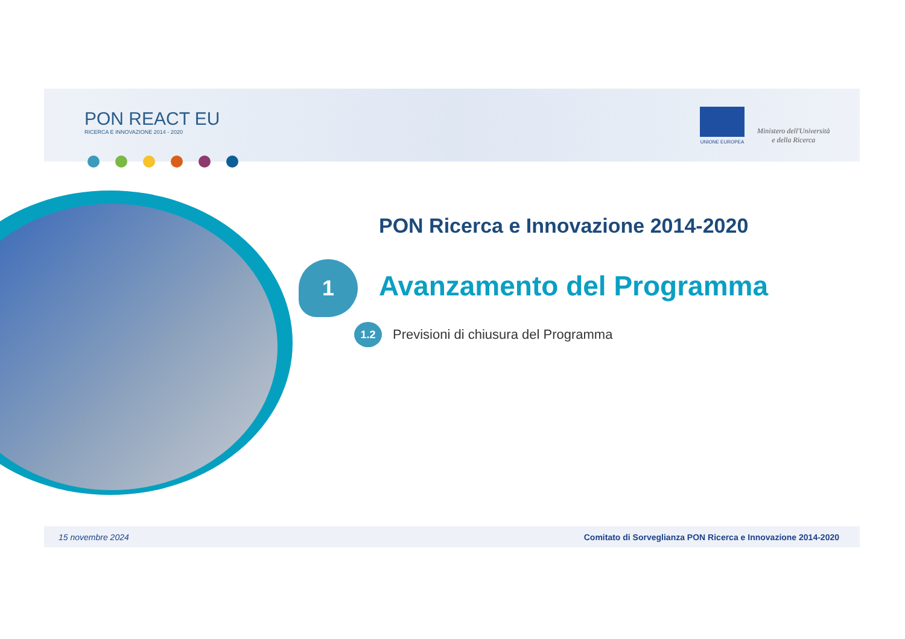PON REACT EU
RICERCA E INNOVAZIONE 2014 - 2020
UNIONE EUROPEA
Ministero dell'Università
e della Ricerca
PON Ricerca e Innovazione 2014-2020
1 Avanzamento del Programma
1.2 Previsioni di chiusura del Programma
15 novembre 2024 Comitato di Sorveglianza PON Ricerca e Innovazione 2014-2020